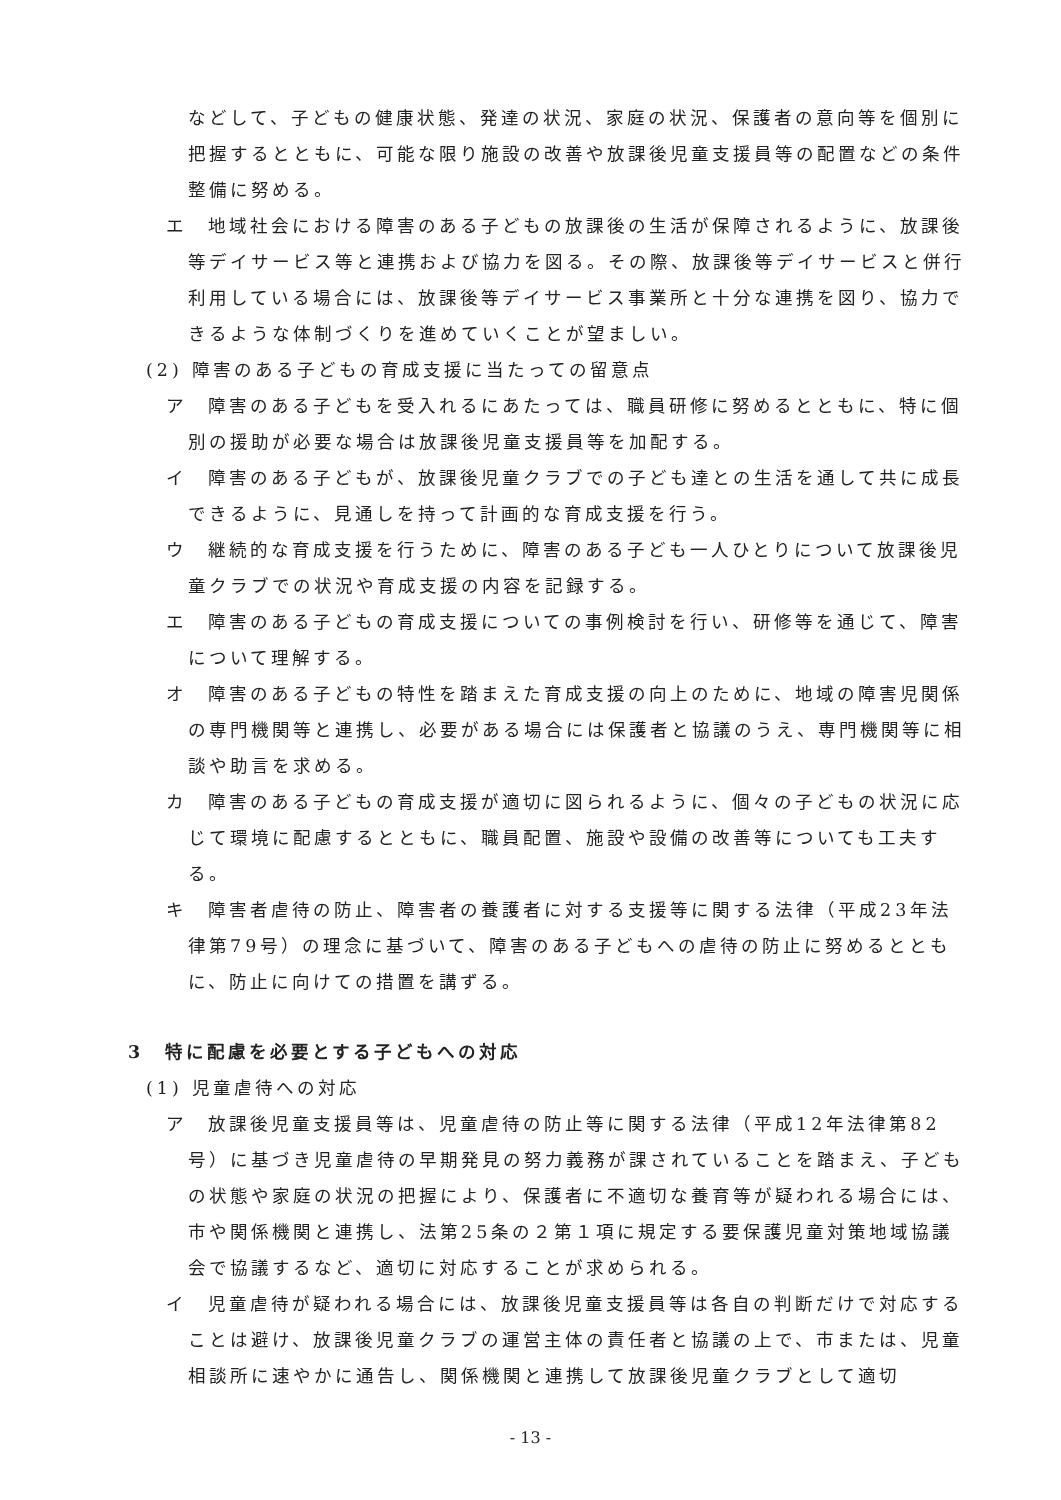などして、子どもの健康状態、発達の状況、家庭の状況、保護者の意向等を個別に把握するとともに、可能な限り施設の改善や放課後児童支援員等の配置などの条件整備に努める。
エ　地域社会における障害のある子どもの放課後の生活が保障されるように、放課後等デイサービス等と連携および協力を図る。その際、放課後等デイサービスと併行利用している場合には、放課後等デイサービス事業所と十分な連携を図り、協力できるような体制づくりを進めていくことが望ましい。
(2) 障害のある子どもの育成支援に当たっての留意点
ア　障害のある子どもを受入れるにあたっては、職員研修に努めるとともに、特に個別の援助が必要な場合は放課後児童支援員等を加配する。
イ　障害のある子どもが、放課後児童クラブでの子ども達との生活を通して共に成長できるように、見通しを持って計画的な育成支援を行う。
ウ　継続的な育成支援を行うために、障害のある子ども一人ひとりについて放課後児童クラブでの状況や育成支援の内容を記録する。
エ　障害のある子どもの育成支援についての事例検討を行い、研修等を通じて、障害について理解する。
オ　障害のある子どもの特性を踏まえた育成支援の向上のために、地域の障害児関係の専門機関等と連携し、必要がある場合には保護者と協議のうえ、専門機関等に相談や助言を求める。
カ　障害のある子どもの育成支援が適切に図られるように、個々の子どもの状況に応じて環境に配慮するとともに、職員配置、施設や設備の改善等についても工夫する。
キ　障害者虐待の防止、障害者の養護者に対する支援等に関する法律（平成23年法律第79号）の理念に基づいて、障害のある子どもへの虐待の防止に努めるとともに、防止に向けての措置を講ずる。
3　特に配慮を必要とする子どもへの対応
(1) 児童虐待への対応
ア　放課後児童支援員等は、児童虐待の防止等に関する法律（平成12年法律第82号）に基づき児童虐待の早期発見の努力義務が課されていることを踏まえ、子どもの状態や家庭の状況の把握により、保護者に不適切な養育等が疑われる場合には、市や関係機関と連携し、法第25条の２第１項に規定する要保護児童対策地域協議会で協議するなど、適切に対応することが求められる。
イ　児童虐待が疑われる場合には、放課後児童支援員等は各自の判断だけで対応することは避け、放課後児童クラブの運営主体の責任者と協議の上で、市または、児童相談所に速やかに通告し、関係機関と連携して放課後児童クラブとして適切
- 13 -